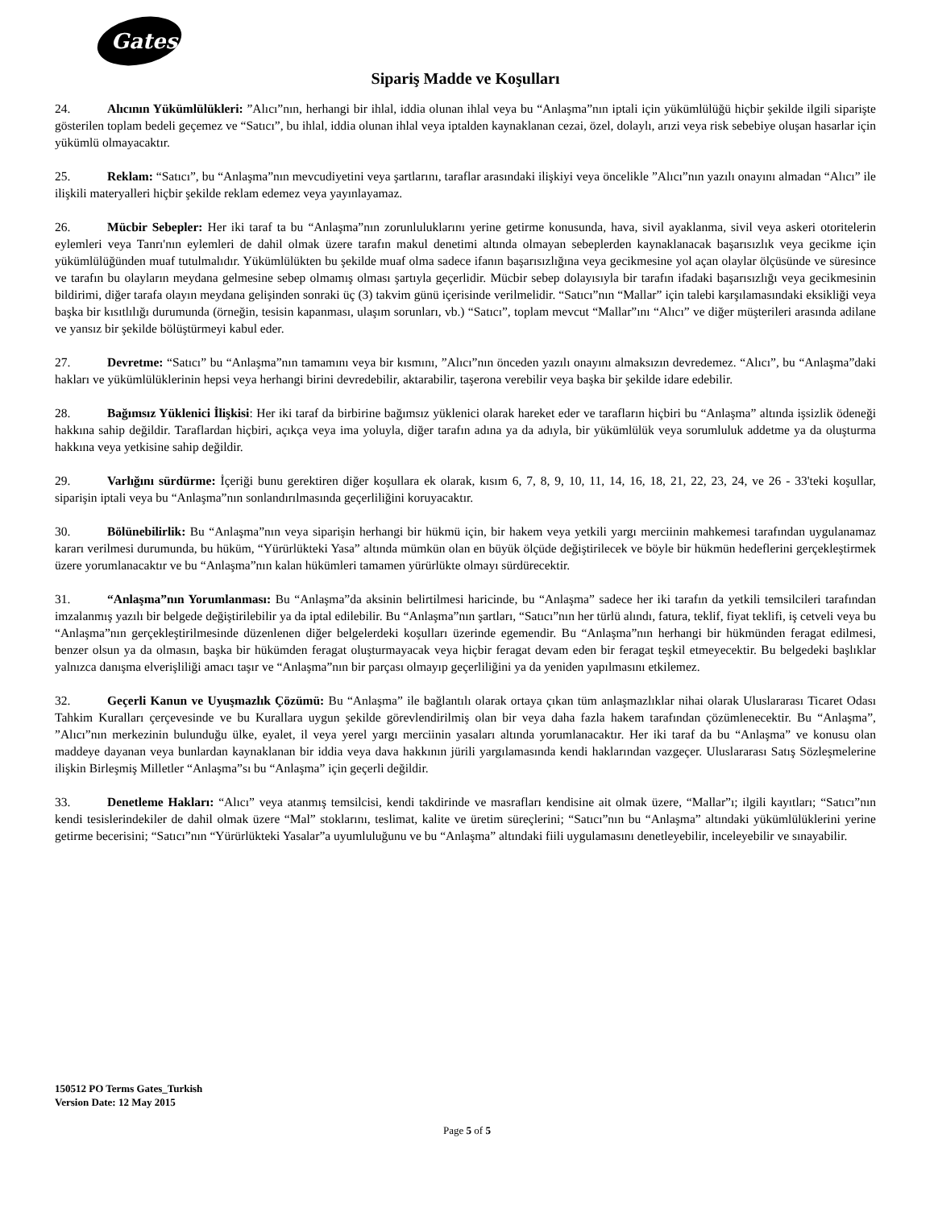Gates
Sipariş Madde ve Koşulları
24. Alıcının Yükümlülükleri: ”Alıcı”nın, herhangi bir ihlal, iddia olunan ihlal veya bu “Anlaşma”nın iptali için yükümlülüğü hiçbir şekilde ilgili siparişte gösterilen toplam bedeli geçemez ve “Satıcı”, bu ihlal, iddia olunan ihlal veya iptalden kaynaklanan cezai, özel, dolaylı, arızi veya risk sebebiye oluşan hasarlar için yükümlü olmayacaktır.
25. Reklam: “Satıcı”, bu “Anlaşma”nın mevcudiyetini veya şartlarını, taraflar arasındaki ilişkiyi veya öncelikle ”Alıcı”nın yazılı onayını almadan “Alıcı” ile ilişkili materyalleri hiçbir şekilde reklam edemez veya yayınlayamaz.
26. Mücbir Sebepler: Her iki taraf ta bu “Anlaşma”nın zorunluluklarını yerine getirme konusunda, hava, sivil ayaklanma, sivil veya askeri otoritelerin eylemleri veya Tanrı'nın eylemleri de dahil olmak üzere tarafın makul denetimi altında olmayan sebeplerden kaynaklanacak başarısızlık veya gecikme için yükümlülüğünden muaf tutulmalıdır. Yükümlülükten bu şekilde muaf olma sadece ifanın başarısızlığına veya gecikmesine yol açan olaylar ölçüsünde ve süresince ve tarafın bu olayların meydana gelmesine sebep olmamış olması şartıyla geçerlidir. Mücbir sebep dolayısıyla bir tarafın ifadaki başarısızlığı veya gecikmesinin bildirimi, diğer tarafa olayın meydana gelişinden sonraki üç (3) takvim günü içerisinde verilmelidir. “Satıcı”nın “Mallar” için talebi karşılamasındaki eksikliği veya başka bir kısıtlılığı durumunda (örneğin, tesisin kapanması, ulaşım sorunları, vb.) “Satıcı”, toplam mevcut “Mallar”ını “Alıcı” ve diğer müşterileri arasında adilane ve yansız bir şekilde bölüştürmeyi kabul eder.
27. Devretme: “Satıcı” bu “Anlaşma”nın tamamını veya bir kısmını, ”Alıcı”nın önceden yazılı onayını almaksızın devredemez. “Alıcı”, bu “Anlaşma”daki hakları ve yükümlülüklerinin hepsi veya herhangi birini devredebilir, aktarabilir, taşerona verebilir veya başka bir şekilde idare edebilir.
28. Bağımsız Yüklenici İlişkisi: Her iki taraf da birbirine bağımsız yüklenici olarak hareket eder ve tarafların hiçbiri bu “Anlaşma” altında işsizlik ödeneği hakkına sahip değildir. Taraflardan hiçbiri, açıkça veya ima yoluyla, diğer tarafın adına ya da adıyla, bir yükümlülük veya sorumluluk addetme ya da oluşturma hakkına veya yetkisine sahip değildir.
29. Varlığını sürdürme: İçeriği bunu gerektiren diğer koşullara ek olarak, kısım 6, 7, 8, 9, 10, 11, 14, 16, 18, 21, 22, 23, 24, ve 26 - 33'teki koşullar, siparişin iptali veya bu “Anlaşma”nın sonlandırılmasında geçerliliğini koruyacaktır.
30. Bölünebilirlik: Bu “Anlaşma”nın veya siparişin herhangi bir hükmü için, bir hakem veya yetkili yargı merciinin mahkemesi tarafından uygulanamaz kararı verilmesi durumunda, bu hüküm, “Yürürlükteki Yasa” altında mümkün olan en büyük ölçüde değiştirilecek ve böyle bir hükmün hedeflerini gerçekleştirmek üzere yorumlanacaktır ve bu “Anlaşma”nın kalan hükümleri tamamen yürürlükte olmayı sürdürecektir.
31. “Anlaşma”nın Yorumlanması: Bu “Anlaşma”da aksinin belirtilmesi haricinde, bu “Anlaşma” sadece her iki tarafın da yetkili temsilcileri tarafından imzalanmış yazılı bir belgede değiştirilebilir ya da iptal edilebilir. Bu “Anlaşma”nın şartları, “Satıcı”nın her türlü alındı, fatura, teklif, fiyat teklifi, iş cetveli veya bu “Anlaşma”nın gerçekleştirilmesinde düzenlenen diğer belgelerdeki koşulları üzerinde egemendir. Bu “Anlaşma”nın herhangi bir hükmünden feragat edilmesi, benzer olsun ya da olmasın, başka bir hükümden feragat oluşturmayacak veya hiçbir feragat devam eden bir feragat teşkil etmeyecektir. Bu belgedeki başlıklar yalnızca danışma elverişliliği amacı taşır ve “Anlaşma”nın bir parçası olmayıp geçerliliğini ya da yeniden yapılmasını etkilemez.
32. Geçerli Kanun ve Uyuşmazlık Çözümü: Bu “Anlaşma” ile bağlantılı olarak ortaya çıkan tüm anlaşmazlıklar nihai olarak Uluslararası Ticaret Odası Tahkim Kuralları çerçevesinde ve bu Kurallara uygun şekilde görevlendirilmiş olan bir veya daha fazla hakem tarafından çözümlenecektir. Bu “Anlaşma”, ”Alıcı”nın merkezinin bulunduğu ülke, eyalet, il veya yerel yargı merciinin yasaları altında yorumlanacaktır. Her iki taraf da bu “Anlaşma” ve konusu olan maddeye dayanan veya bunlardan kaynaklanan bir iddia veya dava hakkının jürili yargılamasında kendi haklarından vazgeçer. Uluslararası Satış Sözleşmelerine ilişkin Birleşmiş Milletler “Anlaşma”sı bu “Anlaşma” için geçerli değildir.
33. Denetleme Hakları: “Alıcı” veya atanmış temsilcisi, kendi takdirinde ve masrafları kendisine ait olmak üzere, “Mallar”ı; ilgili kayıtları; “Satıcı”nın kendi tesislerindekiler de dahil olmak üzere “Mal” stoklarını, teslimat, kalite ve üretim süreçlerini; “Satıcı”nın bu “Anlaşma” altındaki yükümlülüklerini yerine getirme becerisini; “Satıcı”nın “Yürürlükteki Yasalar”a uyumluluğunu ve bu “Anlaşma” altındaki fiili uygulamasını denetleyebilir, inceleyebilir ve sınayabilir.
150512 PO Terms Gates_Turkish
Version Date: 12 May 2015
Page 5 of 5